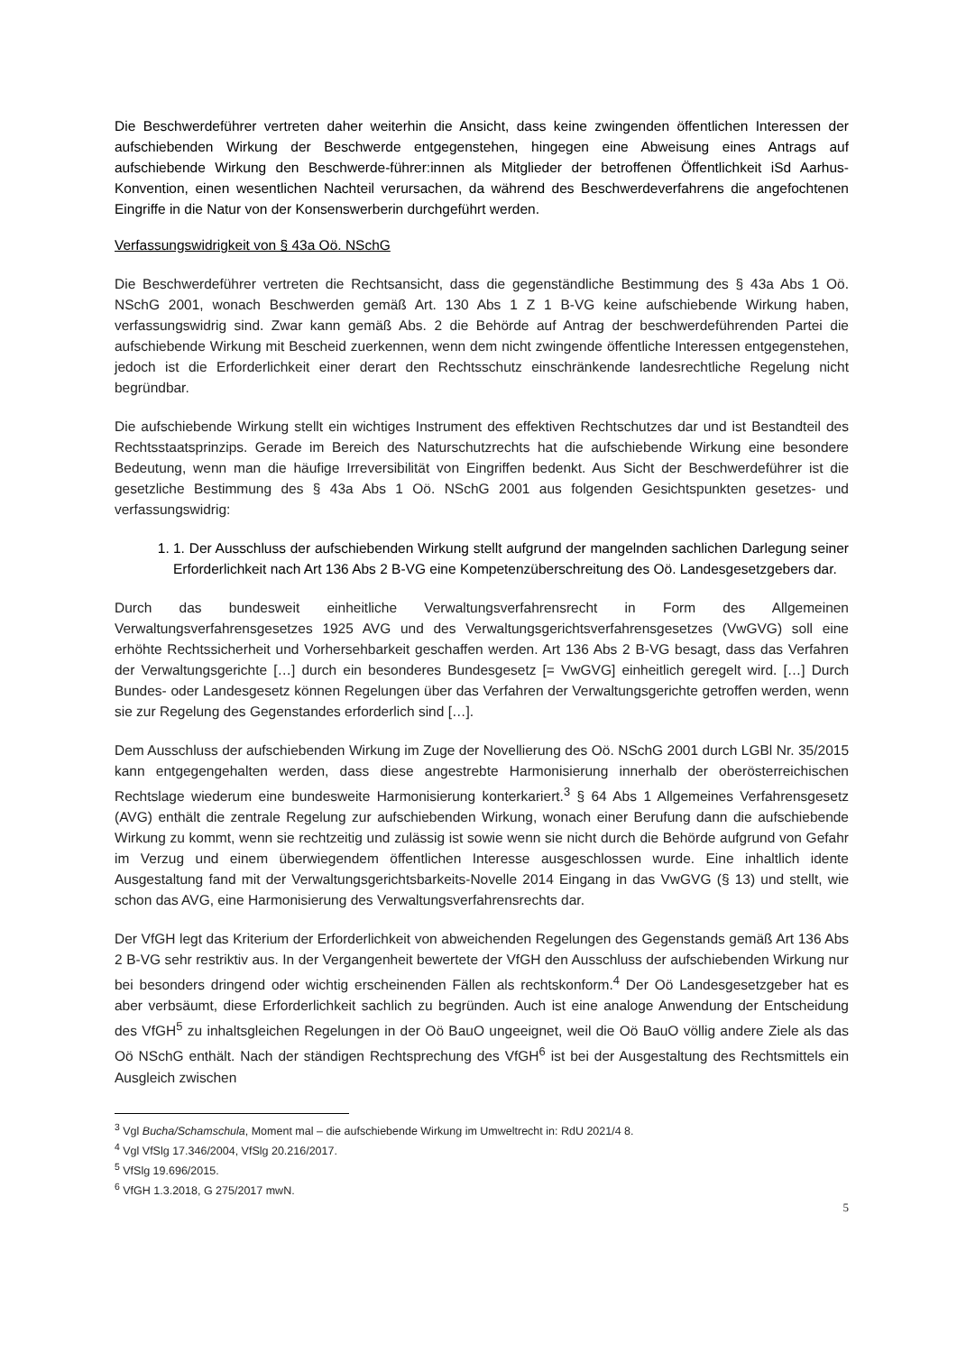Die Beschwerdeführer vertreten daher weiterhin die Ansicht, dass keine zwingenden öffentlichen Interessen der aufschiebenden Wirkung der Beschwerde entgegenstehen, hingegen eine Abweisung eines Antrags auf aufschiebende Wirkung den Beschwerde-führer:innen als Mitglieder der betroffenen Öffentlichkeit iSd Aarhus-Konvention, einen wesentlichen Nachteil verursachen, da während des Beschwerdeverfahrens die angefochtenen Eingriffe in die Natur von der Konsenswerberin durchgeführt werden.
Verfassungswidrigkeit von § 43a Oö. NSchG
Die Beschwerdeführer vertreten die Rechtsansicht, dass die gegenständliche Bestimmung des § 43a Abs 1 Oö. NSchG 2001, wonach Beschwerden gemäß Art. 130 Abs 1 Z 1 B-VG keine aufschiebende Wirkung haben, verfassungswidrig sind. Zwar kann gemäß Abs. 2 die Behörde auf Antrag der beschwerdeführenden Partei die aufschiebende Wirkung mit Bescheid zuerkennen, wenn dem nicht zwingende öffentliche Interessen entgegenstehen, jedoch ist die Erforderlichkeit einer derart den Rechtsschutz einschränkende landesrechtliche Regelung nicht begründbar.
Die aufschiebende Wirkung stellt ein wichtiges Instrument des effektiven Rechtschutzes dar und ist Bestandteil des Rechtsstaatsprinzips. Gerade im Bereich des Naturschutzrechts hat die aufschiebende Wirkung eine besondere Bedeutung, wenn man die häufige Irreversibilität von Eingriffen bedenkt. Aus Sicht der Beschwerdeführer ist die gesetzliche Bestimmung des § 43a Abs 1 Oö. NSchG 2001 aus folgenden Gesichtspunkten gesetzes- und verfassungswidrig:
1. 1. Der Ausschluss der aufschiebenden Wirkung stellt aufgrund der mangelnden sachlichen Darlegung seiner Erforderlichkeit nach Art 136 Abs 2 B-VG eine Kompetenzüberschreitung des Oö. Landesgesetzgebers dar.
Durch das bundesweit einheitliche Verwaltungsverfahrensrecht in Form des Allgemeinen Verwaltungsverfahrensgesetzes 1925 AVG und des Verwaltungsgerichtsverfahrensgesetzes (VwGVG) soll eine erhöhte Rechtssicherheit und Vorhersehbarkeit geschaffen werden. Art 136 Abs 2 B-VG besagt, dass das Verfahren der Verwaltungsgerichte […] durch ein besonderes Bundesgesetz [= VwGVG] einheitlich geregelt wird. […] Durch Bundes- oder Landesgesetz können Regelungen über das Verfahren der Verwaltungsgerichte getroffen werden, wenn sie zur Regelung des Gegenstandes erforderlich sind […].
Dem Ausschluss der aufschiebenden Wirkung im Zuge der Novellierung des Oö. NSchG 2001 durch LGBl Nr. 35/2015 kann entgegengehalten werden, dass diese angestrebte Harmonisierung innerhalb der oberösterreichischen Rechtslage wiederum eine bundesweite Harmonisierung konterkariert.<sup>3</sup> § 64 Abs 1 Allgemeines Verfahrensgesetz (AVG) enthält die zentrale Regelung zur aufschiebenden Wirkung, wonach einer Berufung dann die aufschiebende Wirkung zu kommt, wenn sie rechtzeitig und zulässig ist sowie wenn sie nicht durch die Behörde aufgrund von Gefahr im Verzug und einem überwiegendem öffentlichen Interesse ausgeschlossen wurde. Eine inhaltlich idente Ausgestaltung fand mit der Verwaltungsgerichtsbarkeits-Novelle 2014 Eingang in das VwGVG (§ 13) und stellt, wie schon das AVG, eine Harmonisierung des Verwaltungsverfahrensrechts dar.
Der VfGH legt das Kriterium der Erforderlichkeit von abweichenden Regelungen des Gegenstands gemäß Art 136 Abs 2 B-VG sehr restriktiv aus. In der Vergangenheit bewertete der VfGH den Ausschluss der aufschiebenden Wirkung nur bei besonders dringend oder wichtig erscheinenden Fällen als rechtskonform.<sup>4</sup> Der Oö Landesgesetzgeber hat es aber verbsäumt, diese Erforderlichkeit sachlich zu begründen. Auch ist eine analoge Anwendung der Entscheidung des VfGH<sup>5</sup> zu inhaltsgleichen Regelungen in der Oö BauO ungeeignet, weil die Oö BauO völlig andere Ziele als das Oö NSchG enthält. Nach der ständigen Rechtsprechung des VfGH<sup>6</sup> ist bei der Ausgestaltung des Rechtsmittels ein Ausgleich zwischen
<sup>3</sup> Vgl Bucha/Schamschula, Moment mal – die aufschiebende Wirkung im Umweltrecht in: RdU 2021/4 8.
<sup>4</sup> Vgl VfSlg 17.346/2004, VfSlg 20.216/2017.
<sup>5</sup> VfSlg 19.696/2015.
<sup>6</sup> VfGH 1.3.2018, G 275/2017 mwN.
5